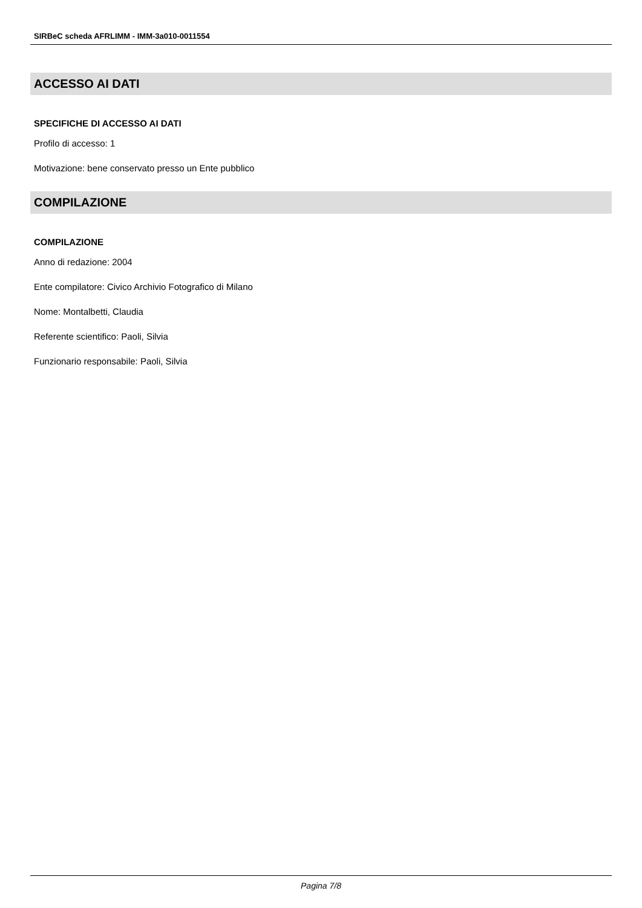SIRBeC scheda AFRLIMM - IMM-3a010-0011554
ACCESSO AI DATI
SPECIFICHE DI ACCESSO AI DATI
Profilo di accesso: 1
Motivazione: bene conservato presso un Ente pubblico
COMPILAZIONE
COMPILAZIONE
Anno di redazione: 2004
Ente compilatore: Civico Archivio Fotografico di Milano
Nome: Montalbetti, Claudia
Referente scientifico: Paoli, Silvia
Funzionario responsabile: Paoli, Silvia
Pagina 7/8